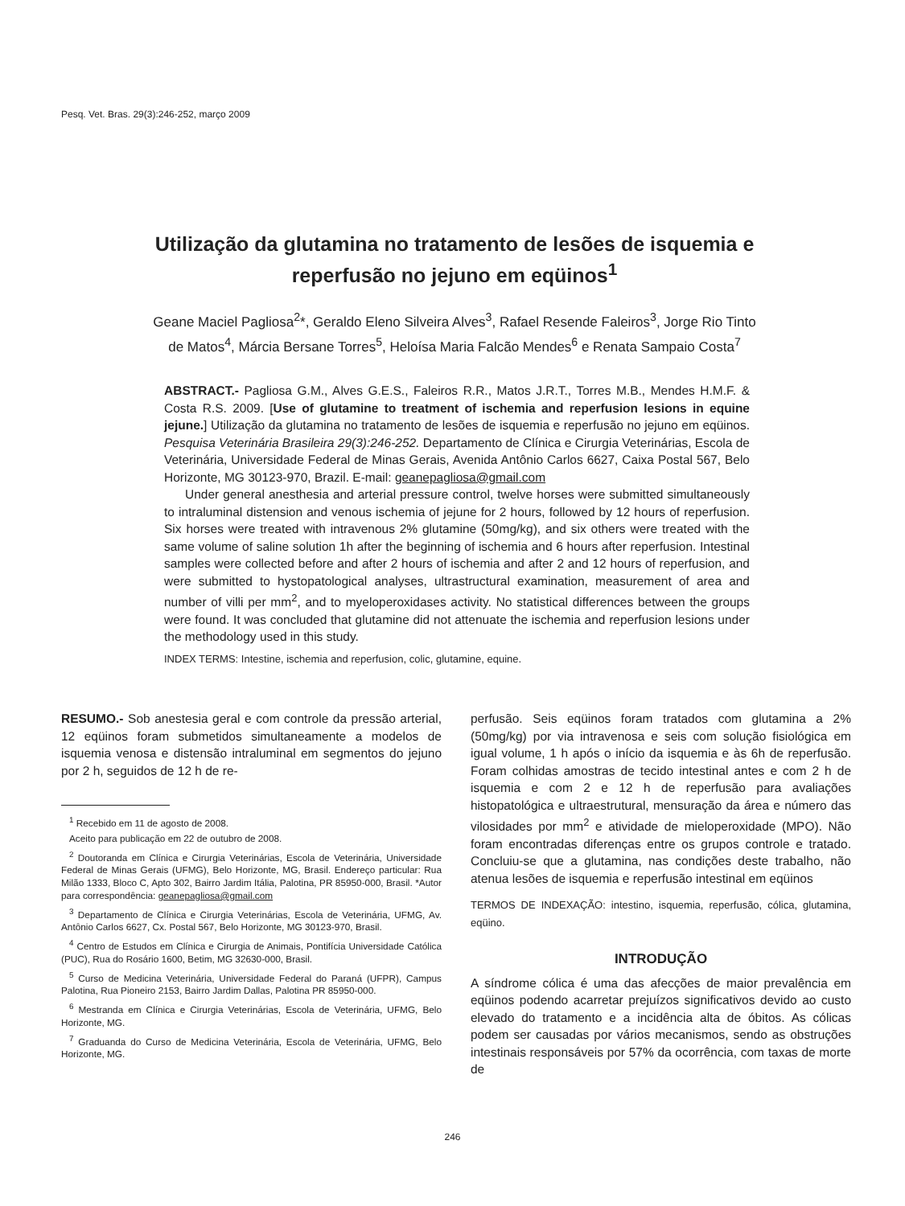Pesq. Vet. Bras. 29(3):246-252, março 2009
Utilização da glutamina no tratamento de lesões de isquemia e reperfusão no jejuno em eqüinos<sup>1</sup>
Geane Maciel Pagliosa<sup>2</sup>*, Geraldo Eleno Silveira Alves<sup>3</sup>, Rafael Resende Faleiros<sup>3</sup>, Jorge Rio Tinto de Matos<sup>4</sup>, Márcia Bersane Torres<sup>5</sup>, Heloísa Maria Falcão Mendes<sup>6</sup> e Renata Sampaio Costa<sup>7</sup>
ABSTRACT.- Pagliosa G.M., Alves G.E.S., Faleiros R.R., Matos J.R.T., Torres M.B., Mendes H.M.F. & Costa R.S. 2009. [Use of glutamine to treatment of ischemia and reperfusion lesions in equine jejune.] Utilização da glutamina no tratamento de lesões de isquemia e reperfusão no jejuno em eqüinos. Pesquisa Veterinária Brasileira 29(3):246-252. Departamento de Clínica e Cirurgia Veterinárias, Escola de Veterinária, Universidade Federal de Minas Gerais, Avenida Antônio Carlos 6627, Caixa Postal 567, Belo Horizonte, MG 30123-970, Brazil. E-mail: geanepagliosa@gmail.com
Under general anesthesia and arterial pressure control, twelve horses were submitted simultaneously to intraluminal distension and venous ischemia of jejune for 2 hours, followed by 12 hours of reperfusion. Six horses were treated with intravenous 2% glutamine (50mg/kg), and six others were treated with the same volume of saline solution 1h after the beginning of ischemia and 6 hours after reperfusion. Intestinal samples were collected before and after 2 hours of ischemia and after 2 and 12 hours of reperfusion, and were submitted to hystopatological analyses, ultrastructural examination, measurement of area and number of villi per mm<sup>2</sup>, and to myeloperoxidases activity. No statistical differences between the groups were found. It was concluded that glutamine did not attenuate the ischemia and reperfusion lesions under the methodology used in this study.
INDEX TERMS: Intestine, ischemia and reperfusion, colic, glutamine, equine.
RESUMO.- Sob anestesia geral e com controle da pressão arterial, 12 eqüinos foram submetidos simultaneamente a modelos de isquemia venosa e distensão intraluminal em segmentos do jejuno por 2 h, seguidos de 12 h de re-
<sup>1</sup> Recebido em 11 de agosto de 2008.
Aceito para publicação em 22 de outubro de 2008.
<sup>2</sup> Doutoranda em Clínica e Cirurgia Veterinárias, Escola de Veterinária, Universidade Federal de Minas Gerais (UFMG), Belo Horizonte, MG, Brasil. Endereço particular: Rua Milão 1333, Bloco C, Apto 302, Bairro Jardim Itália, Palotina, PR 85950-000, Brasil. *Autor para correspondência: geanepagliosa@gmail.com
<sup>3</sup> Departamento de Clínica e Cirurgia Veterinárias, Escola de Veterinária, UFMG, Av. Antônio Carlos 6627, Cx. Postal 567, Belo Horizonte, MG 30123-970, Brasil.
<sup>4</sup> Centro de Estudos em Clínica e Cirurgia de Animais, Pontifícia Universidade Católica (PUC), Rua do Rosário 1600, Betim, MG 32630-000, Brasil.
<sup>5</sup> Curso de Medicina Veterinária, Universidade Federal do Paraná (UFPR), Campus Palotina, Rua Pioneiro 2153, Bairro Jardim Dallas, Palotina PR 85950-000.
<sup>6</sup> Mestranda em Clínica e Cirurgia Veterinárias, Escola de Veterinária, UFMG, Belo Horizonte, MG.
<sup>7</sup> Graduanda do Curso de Medicina Veterinária, Escola de Veterinária, UFMG, Belo Horizonte, MG.
perfusão. Seis eqüinos foram tratados com glutamina a 2% (50mg/kg) por via intravenosa e seis com solução fisiológica em igual volume, 1 h após o início da isquemia e às 6h de reperfusão. Foram colhidas amostras de tecido intestinal antes e com 2 h de isquemia e com 2 e 12 h de reperfusão para avaliações histopatológica e ultraestrutural, mensuração da área e número das vilosidades por mm<sup>2</sup> e atividade de mieloperoxidade (MPO). Não foram encontradas diferenças entre os grupos controle e tratado. Concluiu-se que a glutamina, nas condições deste trabalho, não atenua lesões de isquemia e reperfusão intestinal em eqüinos
TERMOS DE INDEXAÇÃO: intestino, isquemia, reperfusão, cólica, glutamina, eqüino.
INTRODUÇÃO
A síndrome cólica é uma das afecções de maior prevalência em eqüinos podendo acarretar prejuízos significativos devido ao custo elevado do tratamento e a incidência alta de óbitos. As cólicas podem ser causadas por vários mecanismos, sendo as obstruções intestinais responsáveis por 57% da ocorrência, com taxas de morte de
246